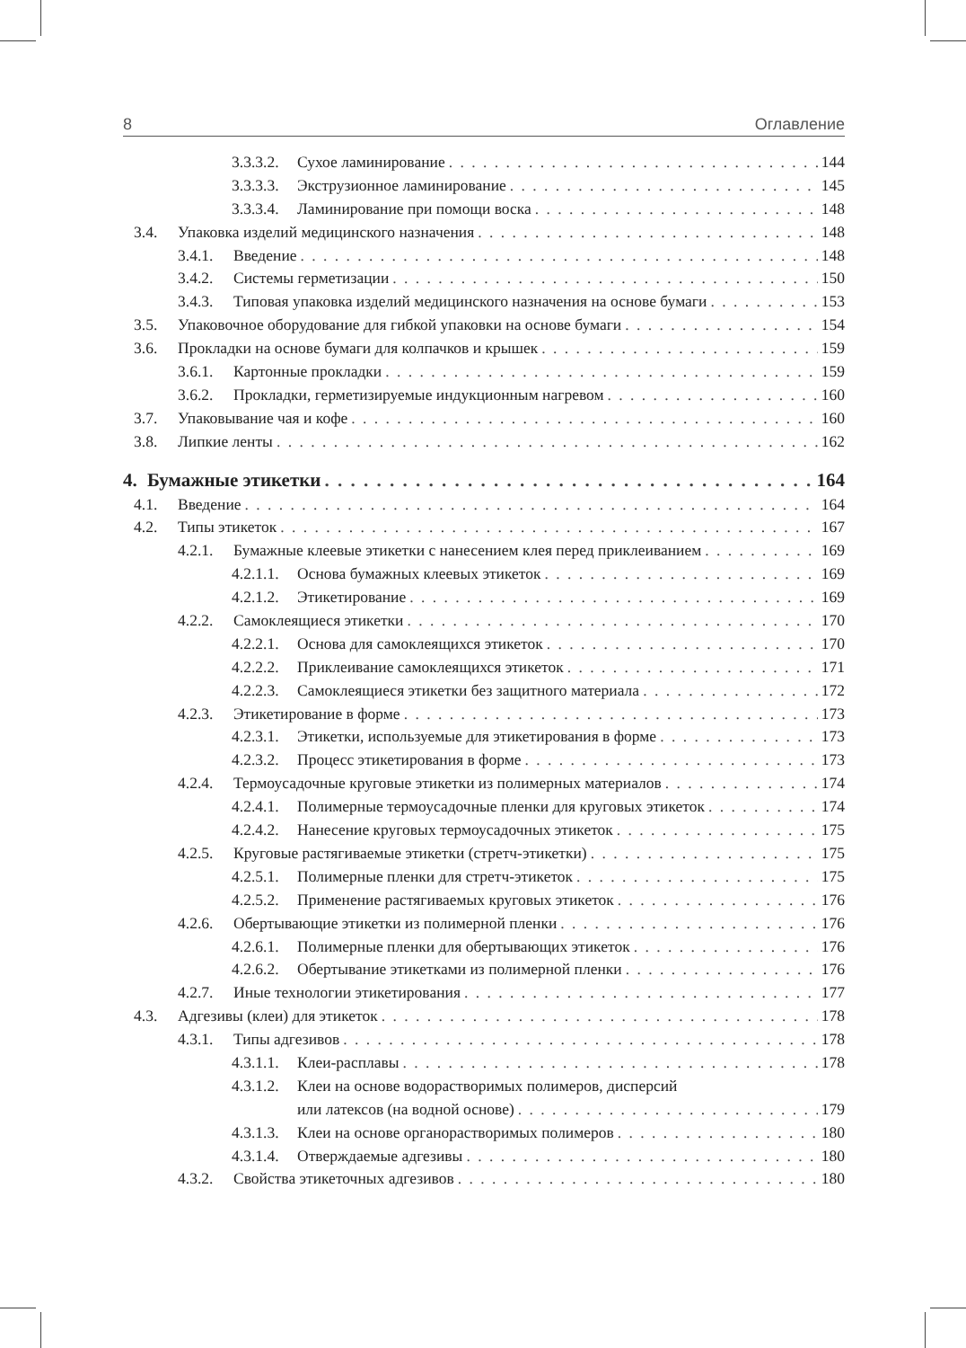8 Оглавление
3.3.3.2. Сухое ламинирование 144
3.3.3.3. Экструзионное ламинирование 145
3.3.3.4. Ламинирование при помощи воска 148
3.4. Упаковка изделий медицинского назначения 148
3.4.1. Введение 148
3.4.2. Системы герметизации 150
3.4.3. Типовая упаковка изделий медицинского назначения на основе бумаги 153
3.5. Упаковочное оборудование для гибкой упаковки на основе бумаги 154
3.6. Прокладки на основе бумаги для колпачков и крышек 159
3.6.1. Картонные прокладки 159
3.6.2. Прокладки, герметизируемые индукционным нагревом 160
3.7. Упаковывание чая и кофе 160
3.8. Липкие ленты 162
4. Бумажные этикетки 164
4.1. Введение 164
4.2. Типы этикеток 167
4.2.1. Бумажные клеевые этикетки с нанесением клея перед приклеиванием 169
4.2.1.1. Основа бумажных клеевых этикеток 169
4.2.1.2. Этикетирование 169
4.2.2. Самоклеящиеся этикетки 170
4.2.2.1. Основа для самоклеящихся этикеток 170
4.2.2.2. Приклеивание самоклеящихся этикеток 171
4.2.2.3. Самоклеящиеся этикетки без защитного материала 172
4.2.3. Этикетирование в форме 173
4.2.3.1. Этикетки, используемые для этикетирования в форме 173
4.2.3.2. Процесс этикетирования в форме 173
4.2.4. Термоусадочные круговые этикетки из полимерных материалов 174
4.2.4.1. Полимерные термоусадочные пленки для круговых этикеток 174
4.2.4.2. Нанесение круговых термоусадочных этикеток 175
4.2.5. Круговые растягиваемые этикетки (стретч-этикетки) 175
4.2.5.1. Полимерные пленки для стретч-этикеток 175
4.2.5.2. Применение растягиваемых круговых этикеток 176
4.2.6. Обертывающие этикетки из полимерной пленки 176
4.2.6.1. Полимерные пленки для обертывающих этикеток 176
4.2.6.2. Обертывание этикетками из полимерной пленки 176
4.2.7. Иные технологии этикетирования 177
4.3. Адгезивы (клеи) для этикеток 178
4.3.1. Типы адгезивов 178
4.3.1.1. Клеи-расплавы 178
4.3.1.2. Клеи на основе водорастворимых полимеров, дисперсий
или латексов (на водной основе) 179
4.3.1.3. Клеи на основе органорастворимых полимеров 180
4.3.1.4. Отверждаемые адгезивы 180
4.3.2. Свойства этикеточных адгезивов 180